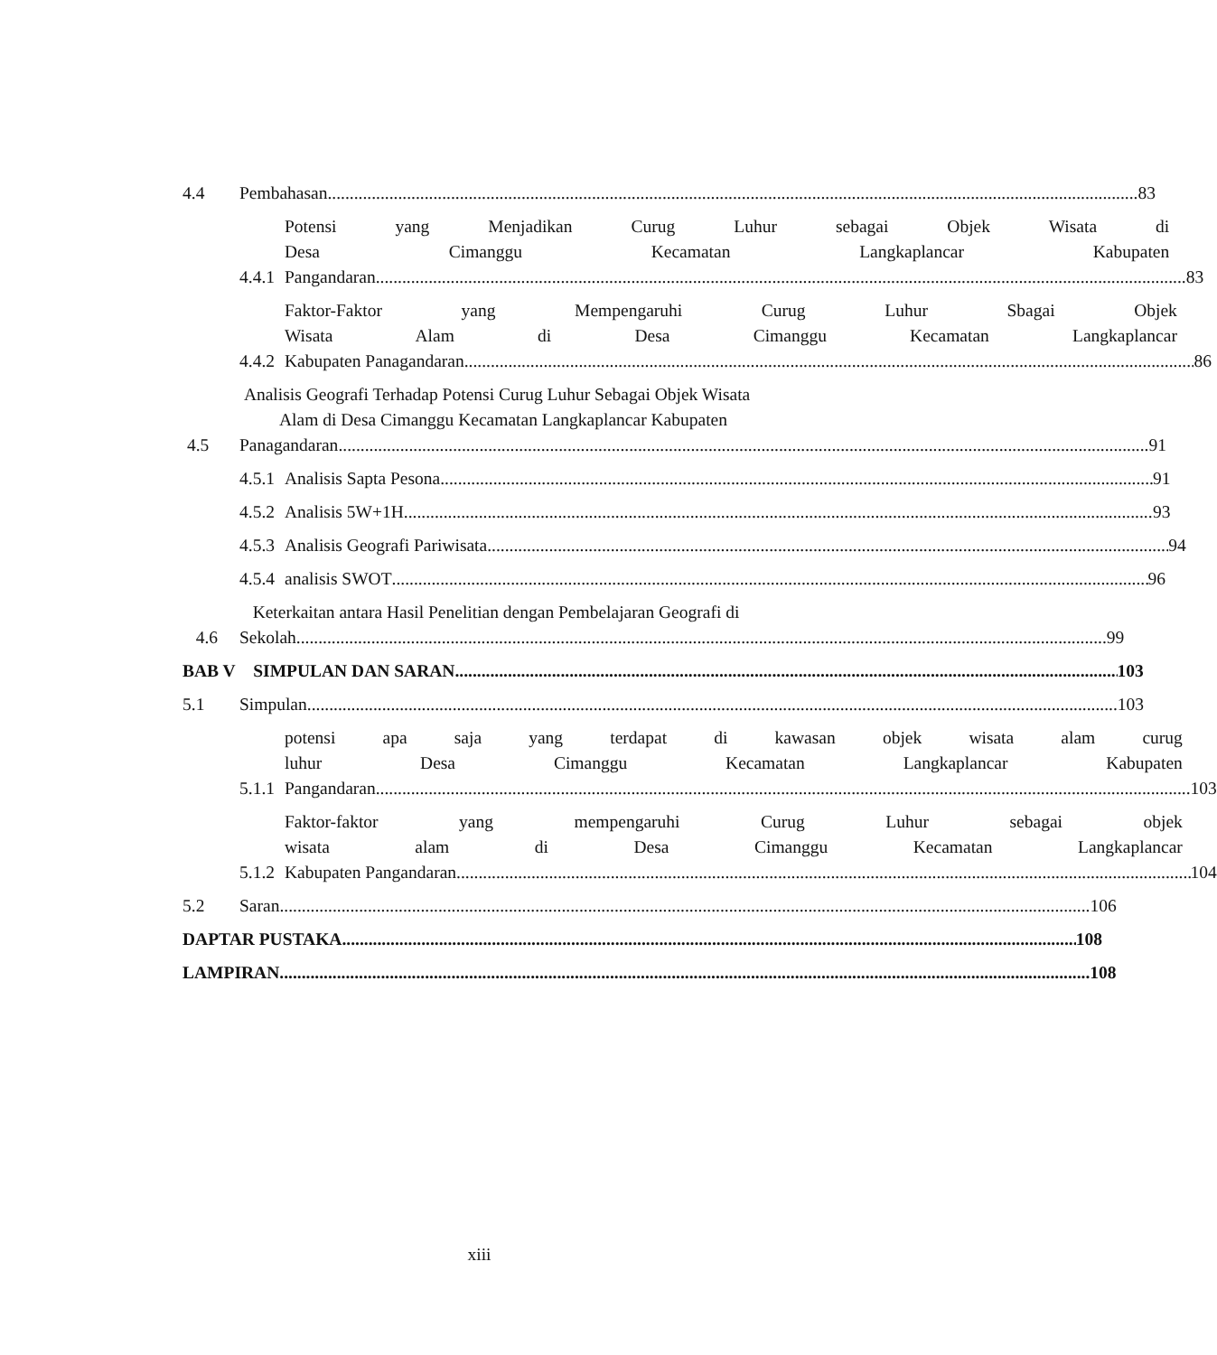4.4
Pembahasan 83
4.4.1
Potensi yang Menjadikan Curug Luhur sebagai Objek Wisata di
Desa Cimanggu Kecamatan Langkaplancar Kabupaten
Pangandaran 83
4.4.2
Faktor-Faktor yang Mempengaruhi Curug Luhur Sbagai Objek
Wisata Alam di Desa Cimanggu Kecamatan Langkaplancar
Kabupaten Panagandaran 86
4.5
Analisis Geografi Terhadap Potensi Curug Luhur Sebagai Objek Wisata
Alam di Desa Cimanggu Kecamatan Langkaplancar Kabupaten
Panagandaran 91
4.5.1
Analisis Sapta Pesona 91
4.5.2
Analisis 5W+1H 93
4.5.3
Analisis Geografi Pariwisata 94
4.5.4
analisis SWOT 96
4.6
Keterkaitan antara Hasil Penelitian dengan Pembelajaran Geografi di
Sekolah 99
BAB V SIMPULAN DAN SARAN 103
5.1
Simpulan 103
5.1.1
potensi apa saja yang terdapat di kawasan objek wisata alam curug
luhur Desa Cimanggu Kecamatan Langkaplancar Kabupaten
Pangandaran. 103
5.1.2
Faktor-faktor yang mempengaruhi Curug Luhur sebagai objek
wisata alam di Desa Cimanggu Kecamatan Langkaplancar
Kabupaten Pangandaran. 104
5.2
Saran 106
DAPTAR PUSTAKA 108
LAMPIRAN 108
xiii